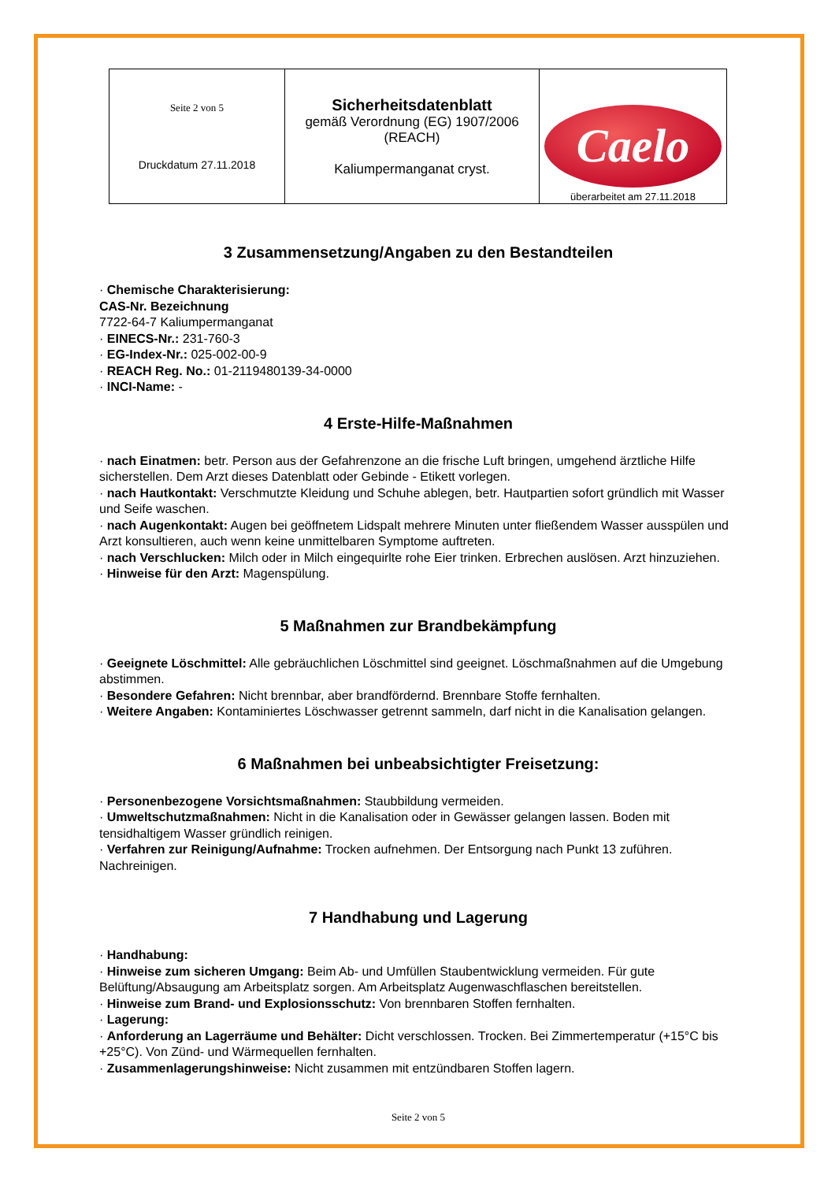| Seite 2 von 5 Druckdatum 27.11.2018 | Sicherheitsdatenblatt gemäß Verordnung (EG) 1907/2006 (REACH) Kaliumpermanganat cryst. | Caelo überarbeitet am 27.11.2018 |
3 Zusammensetzung/Angaben zu den Bestandteilen
· Chemische Charakterisierung:
CAS-Nr. Bezeichnung
7722-64-7 Kaliumpermanganat
· EINECS-Nr.: 231-760-3
· EG-Index-Nr.: 025-002-00-9
· REACH Reg. No.: 01-2119480139-34-0000
· INCI-Name: -
4 Erste-Hilfe-Maßnahmen
· nach Einatmen: betr. Person aus der Gefahrenzone an die frische Luft bringen, umgehend ärztliche Hilfe sicherstellen. Dem Arzt dieses Datenblatt oder Gebinde - Etikett vorlegen.
· nach Hautkontakt: Verschmutzte Kleidung und Schuhe ablegen, betr. Hautpartien sofort gründlich mit Wasser und Seife waschen.
· nach Augenkontakt: Augen bei geöffnetem Lidspalt mehrere Minuten unter fließendem Wasser ausspülen und Arzt konsultieren, auch wenn keine unmittelbaren Symptome auftreten.
· nach Verschlucken: Milch oder in Milch eingequirlte rohe Eier trinken. Erbrechen auslösen. Arzt hinzuziehen.
· Hinweise für den Arzt: Magenspülung.
5 Maßnahmen zur Brandbekämpfung
· Geeignete Löschmittel: Alle gebräuchlichen Löschmittel sind geeignet. Löschmaßnahmen auf die Umgebung abstimmen.
· Besondere Gefahren: Nicht brennbar, aber brandfördernd. Brennbare Stoffe fernhalten.
· Weitere Angaben: Kontaminiertes Löschwasser getrennt sammeln, darf nicht in die Kanalisation gelangen.
6 Maßnahmen bei unbeabsichtigter Freisetzung:
· Personenbezogene Vorsichtsmaßnahmen: Staubbildung vermeiden.
· Umweltschutzmaßnahmen: Nicht in die Kanalisation oder in Gewässer gelangen lassen. Boden mit tensidhaltigem Wasser gründlich reinigen.
· Verfahren zur Reinigung/Aufnahme: Trocken aufnehmen. Der Entsorgung nach Punkt 13 zuführen. Nachreinigen.
7 Handhabung und Lagerung
· Handhabung:
· Hinweise zum sicheren Umgang: Beim Ab- und Umfüllen Staubentwicklung vermeiden. Für gute Belüftung/Absaugung am Arbeitsplatz sorgen. Am Arbeitsplatz Augenwaschflaschen bereitstellen.
· Hinweise zum Brand- und Explosionsschutz: Von brennbaren Stoffen fernhalten.
· Lagerung:
· Anforderung an Lagerräume und Behälter: Dicht verschlossen. Trocken. Bei Zimmertemperatur (+15°C bis +25°C). Von Zünd- und Wärmequellen fernhalten.
· Zusammenlagerungshinweise: Nicht zusammen mit entzündbaren Stoffen lagern.
Seite 2 von 5